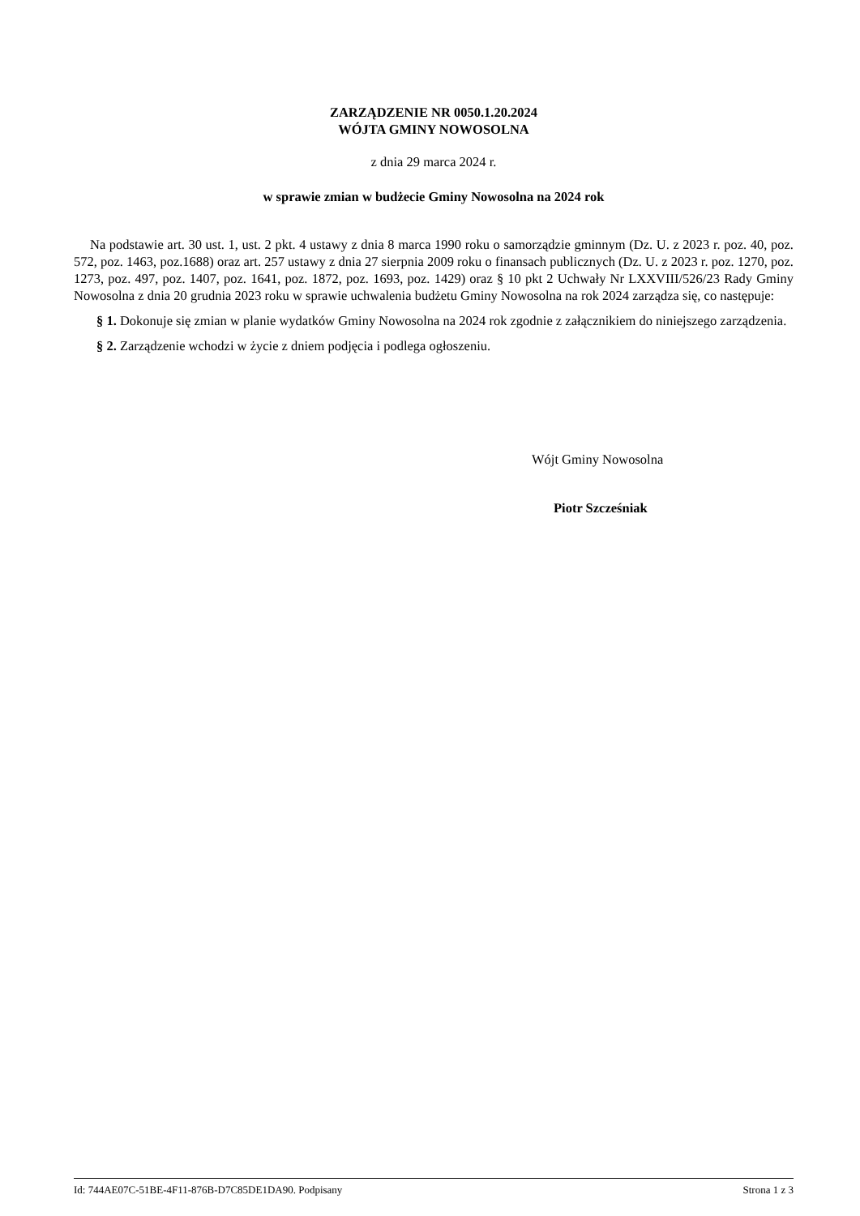ZARZĄDZENIE NR 0050.1.20.2024
WÓJTA GMINY NOWOSOLNA
z dnia 29 marca 2024 r.
w sprawie zmian w budżecie Gminy Nowosolna na 2024 rok
Na podstawie art. 30 ust. 1, ust. 2 pkt. 4 ustawy z dnia 8 marca 1990 roku o samorządzie gminnym (Dz. U. z 2023 r. poz. 40, poz. 572, poz. 1463, poz.1688) oraz art. 257 ustawy z dnia 27 sierpnia 2009 roku o finansach publicznych (Dz. U. z 2023 r. poz. 1270, poz. 1273, poz. 497, poz. 1407, poz. 1641, poz. 1872, poz. 1693, poz. 1429) oraz § 10 pkt 2 Uchwały Nr LXXVIII/526/23 Rady Gminy Nowosolna z dnia 20 grudnia 2023 roku w sprawie uchwalenia budżetu Gminy Nowosolna na rok 2024 zarządza się, co następuje:
§ 1. Dokonuje się zmian w planie wydatków Gminy Nowosolna na 2024 rok zgodnie z załącznikiem do niniejszego zarządzenia.
§ 2. Zarządzenie wchodzi w życie z dniem podjęcia i podlega ogłoszeniu.
Wójt Gminy Nowosolna
Piotr Szcześniak
Id: 744AE07C-51BE-4F11-876B-D7C85DE1DA90. Podpisany Strona 1 z 3